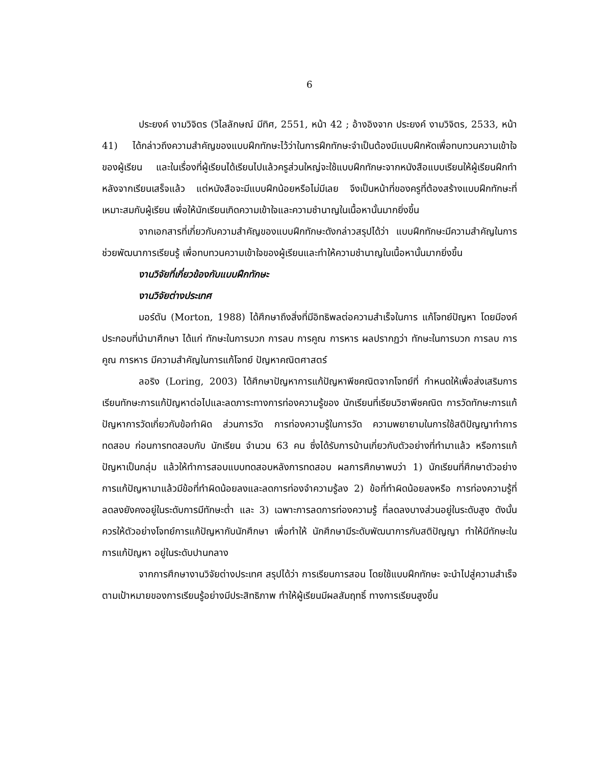6
ประยงค์ งามวิจิตร (วิไลลักษณ์ มีทิศ, 2551, หน้า 42 ; อ้างอิงจาก ประยงค์ งามวิจิตร, 2533, หน้า 41) ได้กล่าวถึงความสำคัญของแบบฝึกทักษะไว้ว่าในการฝึกทักษะจำเป็นต้องมีแบบฝึกหัดเพื่อทบทวนความเข้าใจ ของผู้เรียน และในเรื่องที่ผู้เรียนได้เรียนไปแล้วครูส่วนใหญ่จะใช้แบบฝึกทักษะจากหนังสือแบบเรียนให้ผู้เรียนฝึกทำหลังจากเรียนเสร็จแล้ว แต่หนังสือจะมีแบบฝึกน้อยหรือไม่มีเลย จึงเป็นหน้าที่ของครูที่ต้องสร้างแบบฝึกทักษะที่เหมาะสมกับผู้เรียน เพื่อให้นักเรียนเกิดความเข้าใจและความชำนาญในเนื้อหานั้นมากยิ่งขึ้น
จากเอกสารที่เกี่ยวกับความสำคัญของแบบฝึกทักษะดังกล่าวสรุปได้ว่า แบบฝึกทักษะมีความสำคัญในการช่วยพัฒนาการเรียนรู้ เพื่อทบทวนความเข้าใจของผู้เรียนและทำให้ความชำนาญในเนื้อหานั้นมากยิ่งขึ้น
งานวิจัยที่เกี่ยวข้องกับแบบฝึกทักษะ
งานวิจัยต่างประเทศ
มอร์ตัน (Morton, 1988) ได้ศึกษาถึงสิ่งที่มีอิทธิพลต่อความสำเร็จในการ แก้โจทย์ปัญหา โดยมีองค์ประกอบที่นำมาศึกษา ได้แก่ ทักษะในการบวก การลบ การคูณ การหาร ผลปรากฏว่า ทักษะในการบวก การลบ การคูณ การหาร มีความสำคัญในการแก้โจทย์ ปัญหาคณิตศาสตร์
ลอริง (Loring, 2003) ได้ศึกษาปัญหาการแก้ปัญหาพีชคณิตจากโจทย์ที่ กำหนดให้เพื่อส่งเสริมการเรียนทักษะการแก้ปัญหาต่อไปและลดภาระทางการท่องความรู้ของ นักเรียนที่เรียนวิชาพีชคณิต การวัดทักษะการแก้ปัญหาการวัดเกี่ยวกับข้อทำผิด ส่วนการวัด การท่องความรู้ในการวัด ความพยายามในการใช้สติปัญญาทำการทดสอบ ก่อนการทดสอบกับ นักเรียน จำนวน 63 คน ซึ่งได้รับการบ้านเกี่ยวกับตัวอย่างที่ทำมาแล้ว หรือการแก้ปัญหาเป็นกลุ่ม แล้วให้ทำการสอบแบบทดสอบหลังการทดสอบ ผลการศึกษาพบว่า 1) นักเรียนที่ศึกษาตัวอย่าง การแก้ปัญหามาแล้วมีข้อที่ทำผิดน้อยลงและลดการท่องจำความรู้ลง 2) ข้อที่ทำผิดน้อยลงหรือ การท่องความรู้ที่ลดลงยังคงอยู่ในระดับการมีทักษะต่ำ และ 3) เฉพาะการลดการท่องความรู้ ที่ลดลงบางส่วนอยู่ในระดับสูง ดังนั้น ควรให้ตัวอย่างโจทย์การแก้ปัญหากับนักศึกษา เพื่อทำให้ นักศึกษามีระดับพัฒนาการกับสติปัญญา ทำให้มีทักษะในการแก้ปัญหา อยู่ในระดับปานกลาง
จากการศึกษางานวิจัยต่างประเทศ สรุปได้ว่า การเรียนการสอน โดยใช้แบบฝึกทักษะ จะนำไปสู่ความสำเร็จตามเป้าหมายของการเรียนรู้อย่างมีประสิทธิภาพ ทำให้ผู้เรียนมีผลสัมฤทธิ์ ทางการเรียนสูงขึ้น